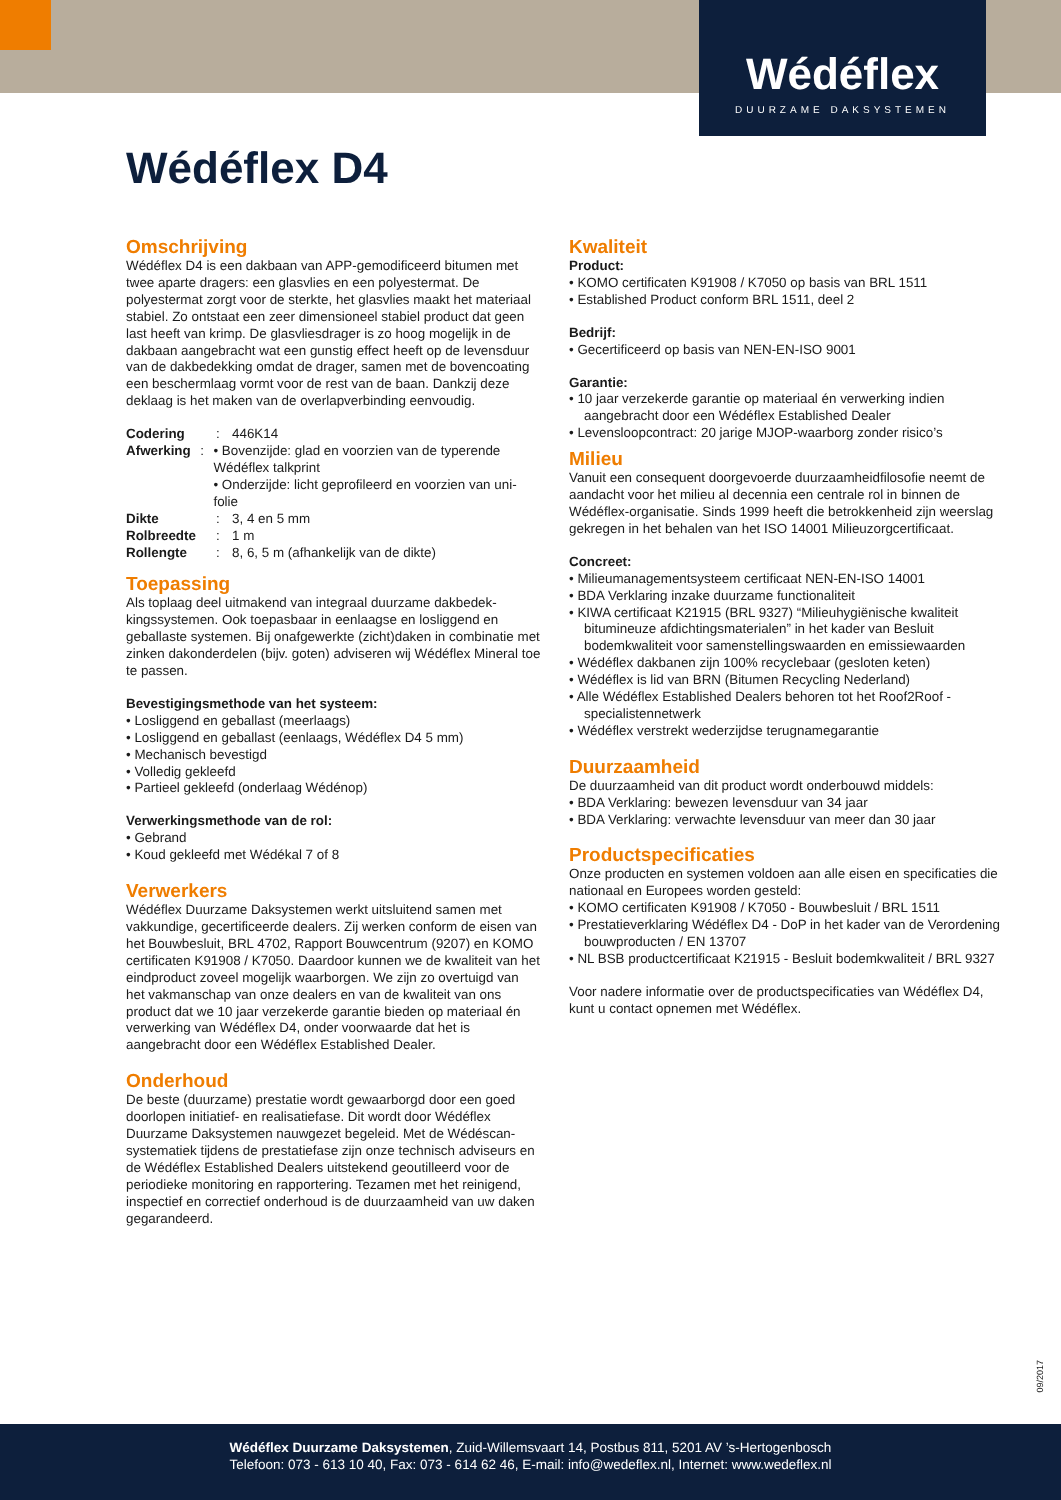Wédéflex
DUURZAME DAKSYSTEMEN
Wédéflex D4
Omschrijving
Wédéflex D4 is een dakbaan van APP-gemodificeerd bitumen met twee aparte dragers: een glasvlies en een polyestermat. De polyestermat zorgt voor de sterkte, het glasvlies maakt het materiaal stabiel. Zo ontstaat een zeer dimensioneel stabiel product dat geen last heeft van krimp. De glasvliesdrager is zo hoog mogelijk in de dakbaan aangebracht wat een gunstig effect heeft op de levensduur van de dakbedekking omdat de drager, samen met de bovencoating een beschermlaag vormt voor de rest van de baan. Dankzij deze deklaag is het maken van de overlapverbinding eenvoudig.
Codering: 446K14
Afwerking: • Bovenzijde: glad en voorzien van de typerende Wédéflex talkprint
• Onderzijde: licht geprofileerd en voorzien van uni-folie
Dikte: 3, 4 en 5 mm
Rolbreedte: 1 m
Rollengte: 8, 6, 5 m (afhankelijk van de dikte)
Toepassing
Als toplaag deel uitmakend van integraal duurzame dakbedek-kingssystemen. Ook toepasbaar in eenlaagse en losliggend en geballaste systemen. Bij onafgewerkte (zicht)daken in combinatie met zinken dakonderdelen (bijv. goten) adviseren wij Wédéflex Mineral toe te passen.
Bevestigingsmethode van het systeem:
• Losliggend en geballast (meerlaags)
• Losliggend en geballast (eenlaags, Wédéflex D4 5 mm)
• Mechanisch bevestigd
• Volledig gekleefd
• Partieel gekleefd (onderlaag Wédénop)
Verwerkingsmethode van de rol:
• Gebrand
• Koud gekleefd met Wédékal 7 of 8
Verwerkers
Wédéflex Duurzame Daksystemen werkt uitsluitend samen met vakkundige, gecertificeerde dealers. Zij werken conform de eisen van het Bouwbesluit, BRL 4702, Rapport Bouwcentrum (9207) en KOMO certificaten K91908 / K7050. Daardoor kunnen we de kwaliteit van het eindproduct zoveel mogelijk waarborgen. We zijn zo overtuigd van het vakmanschap van onze dealers en van de kwaliteit van ons product dat we 10 jaar verzekerde garantie bieden op materiaal én verwerking van Wédéflex D4, onder voorwaarde dat het is aangebracht door een Wédéflex Established Dealer.
Onderhoud
De beste (duurzame) prestatie wordt gewaarborgd door een goed doorlopen initiatief- en realisatiefase. Dit wordt door Wédéflex Duurzame Daksystemen nauwgezet begeleid. Met de Wédéscan-systematiek tijdens de prestatiefase zijn onze technisch adviseurs en de Wédéflex Established Dealers uitstekend geoutilleerd voor de periodieke monitoring en rapportering. Tezamen met het reinigend, inspectief en correctief onderhoud is de duurzaamheid van uw daken gegarandeerd.
Kwaliteit
Product:
• KOMO certificaten K91908 / K7050 op basis van BRL 1511
• Established Product conform BRL 1511, deel 2
Bedrijf:
• Gecertificeerd op basis van NEN-EN-ISO 9001
Garantie:
• 10 jaar verzekerde garantie op materiaal én verwerking indien aangebracht door een Wédéflex Established Dealer
• Levensloopcontract: 20 jarige MJOP-waarborg zonder risico’s
Milieu
Vanuit een consequent doorgevoerde duurzaamheidfilosofie neemt de aandacht voor het milieu al decennia een centrale rol in binnen de Wédéflex-organisatie. Sinds 1999 heeft die betrokkenheid zijn weerslag gekregen in het behalen van het ISO 14001 Milieuzorgcertificaat.
Concreet:
• Milieumanagementsysteem certificaat NEN-EN-ISO 14001
• BDA Verklaring inzake duurzame functionaliteit
• KIWA certificaat K21915 (BRL 9327) “Milieuhygiënische kwaliteit bitumineuze afdichtingsmaterialen” in het kader van Besluit bodemkwaliteit voor samenstellingswaarden en emissiewaarden
• Wédéflex dakbanen zijn 100% recyclebaar (gesloten keten)
• Wédéflex is lid van BRN (Bitumen Recycling Nederland)
• Alle Wédéflex Established Dealers behoren tot het Roof2Roof - specialistennetwerk
• Wédéflex verstrekt wederzijdse terugnamegarantie
Duurzaamheid
De duurzaamheid van dit product wordt onderbouwd middels:
• BDA Verklaring: bewezen levensduur van 34 jaar
• BDA Verklaring: verwachte levensduur van meer dan 30 jaar
Productspecificaties
Onze producten en systemen voldoen aan alle eisen en specificaties die nationaal en Europees worden gesteld:
• KOMO certificaten K91908 / K7050 - Bouwbesluit / BRL 1511
• Prestatieverklaring Wédéflex D4 - DoP in het kader van de Verordening bouwproducten / EN 13707
• NL BSB productcertificaat K21915 - Besluit bodemkwaliteit / BRL 9327
Voor nadere informatie over de productspecificaties van Wédéflex D4, kunt u contact opnemen met Wédéflex.
09/2017
Wédéflex Duurzame Daksystemen, Zuid-Willemsvaart 14, Postbus 811, 5201 AV ’s-Hertogenbosch
Telefoon: 073 - 613 10 40, Fax: 073 - 614 62 46, E-mail: info@wedeflex.nl, Internet: www.wedeflex.nl